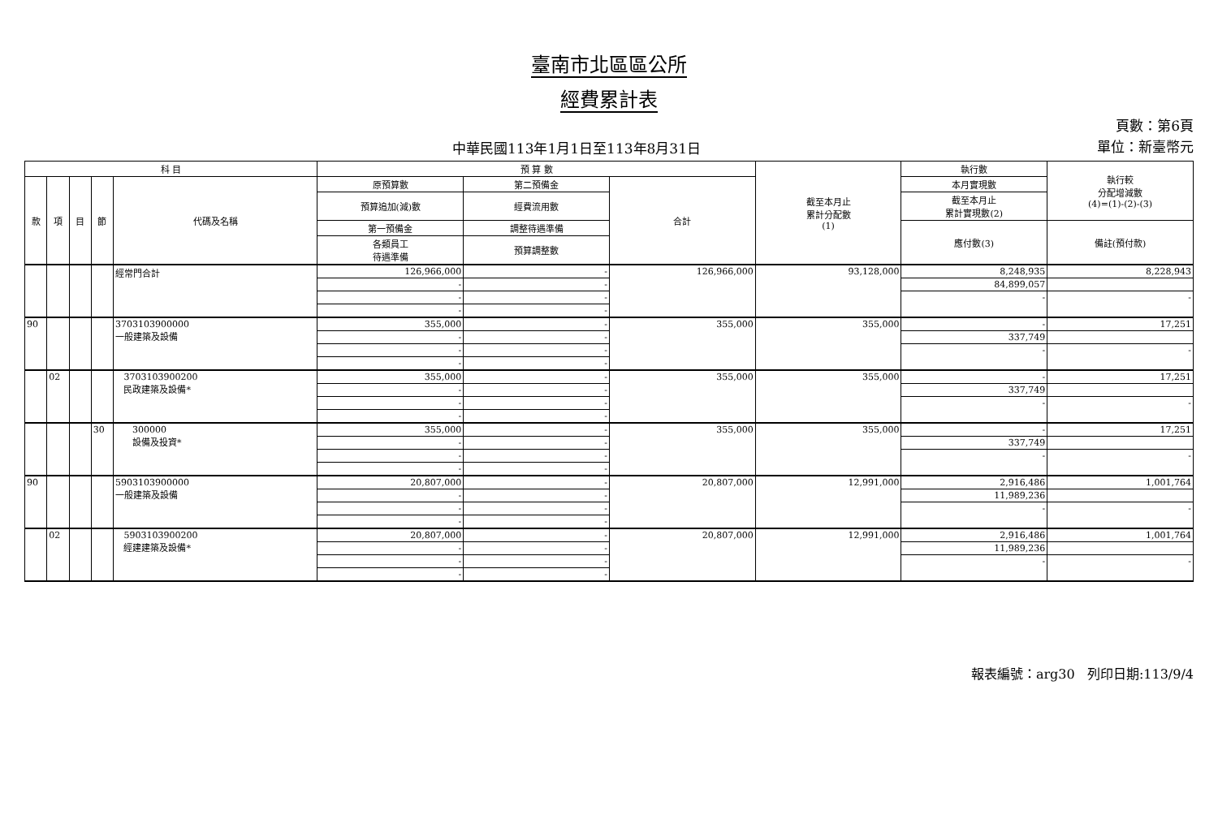臺南市北區區公所
經費累計表
中華民國113年1月1日至113年8月31日
頁數：第6頁
單位：新臺幣元
| 科 目 | | | | | 預 算 數 | | | 截至本月止 累計分配數 (1) | 執行數 | 執行較 分配增減數 (4)=(1)-(2)-(3) |
| --- | --- | --- | --- | --- | --- | --- | --- | --- | --- | --- |
| 款 | 項 | 目 | 節 | 代碼及名稱 | 原預算數 | 第二預備金 | 合計 | | 本月實現數 | |
| | | | | | 預算追加(減)數 | 經費流用數 | | | 截至本月止 累計實現數(2) | |
| | | | | | 第一預備金 | 調整待遇準備 | | | 應付數(3) | 備註(預付款) |
| | | | | | 各類員工 待遇準備 | 預算調整數 | | | | |
| | | | | 經常門合計 | 126,966,000 | - | 126,966,000 | 93,128,000 | 8,248,935 | 8,228,943 |
| | | | | | - | - | | | 84,899,057 | |
| | | | | | - | - | | | - | - |
| | | | | | - | - | | | | |
| 90 | | | | 3703103900000 一般建築及設備 | 355,000 | - | 355,000 | 355,000 | - | 17,251 |
| | | | | | - | - | | | 337,749 | |
| | | | | | - | - | | | - | - |
| | | | | | - | - | | | | |
| | 02 | | | 3703103900200 民政建築及設備* | 355,000 | - | 355,000 | 355,000 | - | 17,251 |
| | | | | | - | - | | | 337,749 | |
| | | | | | - | - | | | - | - |
| | | | | | - | - | | | | |
| | | | 30 | 300000 設備及投資* | 355,000 | - | 355,000 | 355,000 | - | 17,251 |
| | | | | | - | - | | | 337,749 | |
| | | | | | - | - | | | - | - |
| | | | | | - | - | | | | |
| 90 | | | | 5903103900000 一般建築及設備 | 20,807,000 | - | 20,807,000 | 12,991,000 | 2,916,486 | 1,001,764 |
| | | | | | - | - | | | 11,989,236 | |
| | | | | | - | - | | | - | - |
| | | | | | - | - | | | | |
| | 02 | | | 5903103900200 經建建築及設備* | 20,807,000 | - | 20,807,000 | 12,991,000 | 2,916,486 | 1,001,764 |
| | | | | | - | - | | | 11,989,236 | |
| | | | | | - | - | | | - | - |
| | | | | | - | - | | | | |
報表編號：arg30 列印日期:113/9/4